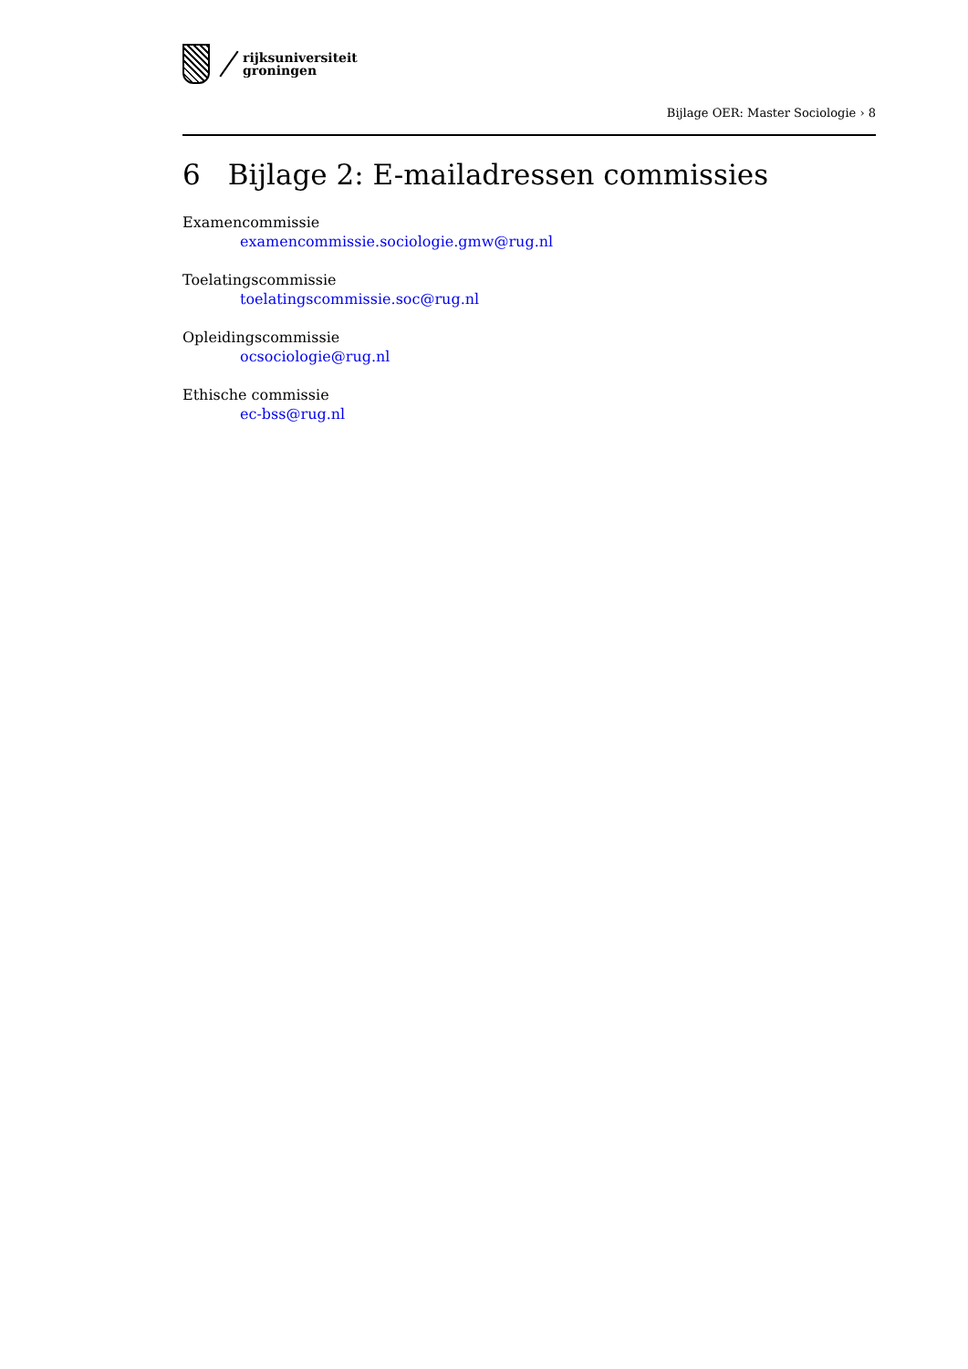rijksuniversiteit
groningen
Bijlage OER: Master Sociologie › 8
6 Bijlage 2: E-mailadressen commissies
Examencommissie
examencommissie.sociologie.gmw@rug.nl
Toelatingscommissie
toelatingscommissie.soc@rug.nl
Opleidingscommissie
ocsociologie@rug.nl
Ethische commissie
ec-bss@rug.nl